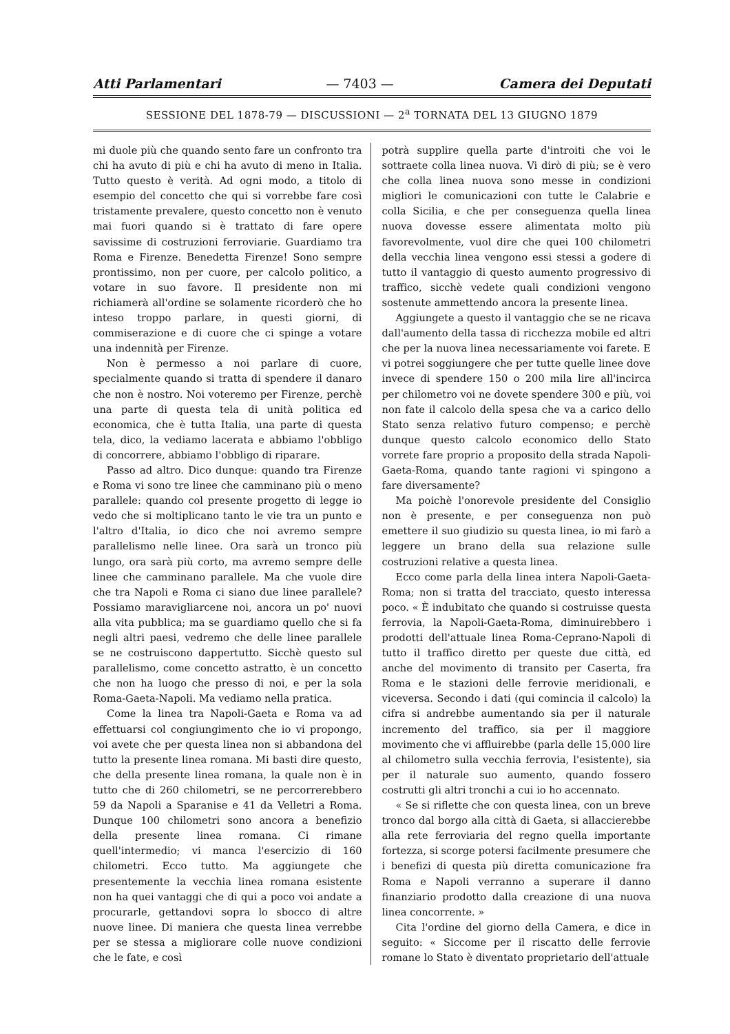Atti Parlamentari — 7403 — Camera dei Deputati
SESSIONE DEL 1878-79 — DISCUSSIONI — 2<sup>a</sup> TORNATA DEL 13 GIUGNO 1879
mi duole più che quando sento fare un confronto tra chi ha avuto di più e chi ha avuto di meno in Italia. Tutto questo è verità. Ad ogni modo, a titolo di esempio del concetto che qui si vorrebbe fare così tristamente prevalere, questo concetto non è venuto mai fuori quando si è trattato di fare opere savissime di costruzioni ferroviarie. Guardiamo tra Roma e Firenze. Benedetta Firenze! Sono sempre prontissimo, non per cuore, per calcolo politico, a votare in suo favore. Il presidente non mi richiamerà all'ordine se solamente ricorderò che ho inteso troppo parlare, in questi giorni, di commiserazione e di cuore che ci spinge a votare una indennità per Firenze.
Non è permesso a noi parlare di cuore, specialmente quando si tratta di spendere il danaro che non è nostro. Noi voteremo per Firenze, perchè una parte di questa tela di unità politica ed economica, che è tutta Italia, una parte di questa tela, dico, la vediamo lacerata e abbiamo l'obbligo di concorrere, abbiamo l'obbligo di riparare.
Passo ad altro. Dico dunque: quando tra Firenze e Roma vi sono tre linee che camminano più o meno parallele: quando col presente progetto di legge io vedo che si moltiplicano tanto le vie tra un punto e l'altro d'Italia, io dico che noi avremo sempre parallelismo nelle linee. Ora sarà un tronco più lungo, ora sarà più corto, ma avremo sempre delle linee che camminano parallele. Ma che vuole dire che tra Napoli e Roma ci siano due linee parallele? Possiamo maravigliarcene noi, ancora un po' nuovi alla vita pubblica; ma se guardiamo quello che si fa negli altri paesi, vedremo che delle linee parallele se ne costruiscono dappertutto. Sicchè questo sul parallelismo, come concetto astratto, è un concetto che non ha luogo che presso di noi, e per la sola Roma-Gaeta-Napoli. Ma vediamo nella pratica.
Come la linea tra Napoli-Gaeta e Roma va ad effettuarsi col congiungimento che io vi propongo, voi avete che per questa linea non si abbandona del tutto la presente linea romana. Mi basti dire questo, che della presente linea romana, la quale non è in tutto che di 260 chilometri, se ne percorrerebbero 59 da Napoli a Sparanise e 41 da Velletri a Roma. Dunque 100 chilometri sono ancora a benefizio della presente linea romana. Ci rimane quell'intermedio; vi manca l'esercizio di 160 chilometri. Ecco tutto. Ma aggiungete che presentemente la vecchia linea romana esistente non ha quei vantaggi che di qui a poco voi andate a procurarle, gettandovi sopra lo sbocco di altre nuove linee. Di maniera che questa linea verrebbe per se stessa a migliorare colle nuove condizioni che le fate, e così
potrà supplire quella parte d'introiti che voi le sottraete colla linea nuova. Vi dirò di più; se è vero che colla linea nuova sono messe in condizioni migliori le comunicazioni con tutte le Calabrie e colla Sicilia, e che per conseguenza quella linea nuova dovesse essere alimentata molto più favorevolmente, vuol dire che quei 100 chilometri della vecchia linea vengono essi stessi a godere di tutto il vantaggio di questo aumento progressivo di traffico, sicchè vedete quali condizioni vengono sostenute ammettendo ancora la presente linea.
Aggiungete a questo il vantaggio che se ne ricava dall'aumento della tassa di ricchezza mobile ed altri che per la nuova linea necessariamente voi farete. E vi potrei soggiungere che per tutte quelle linee dove invece di spendere 150 o 200 mila lire all'incirca per chilometro voi ne dovete spendere 300 e più, voi non fate il calcolo della spesa che va a carico dello Stato senza relativo futuro compenso; e perchè dunque questo calcolo economico dello Stato vorrete fare proprio a proposito della strada Napoli-Gaeta-Roma, quando tante ragioni vi spingono a fare diversamente?
Ma poichè l'onorevole presidente del Consiglio non è presente, e per conseguenza non può emettere il suo giudizio su questa linea, io mi farò a leggere un brano della sua relazione sulle costruzioni relative a questa linea.
Ecco come parla della linea intera Napoli-Gaeta-Roma; non si tratta del tracciato, questo interessa poco. « È indubitato che quando si costruisse questa ferrovia, la Napoli-Gaeta-Roma, diminuirebbero i prodotti dell'attuale linea Roma-Ceprano-Napoli di tutto il traffico diretto per queste due città, ed anche del movimento di transito per Caserta, fra Roma e le stazioni delle ferrovie meridionali, e viceversa. Secondo i dati (qui comincia il calcolo) la cifra si andrebbe aumentando sia per il naturale incremento del traffico, sia per il maggiore movimento che vi affluirebbe (parla delle 15,000 lire al chilometro sulla vecchia ferrovia, l'esistente), sia per il naturale suo aumento, quando fossero costrutti gli altri tronchi a cui io ho accennato.
« Se si riflette che con questa linea, con un breve tronco dal borgo alla città di Gaeta, si allaccierebbe alla rete ferroviaria del regno quella importante fortezza, si scorge potersi facilmente presumere che i benefizi di questa più diretta comunicazione fra Roma e Napoli verranno a superare il danno finanziario prodotto dalla creazione di una nuova linea concorrente. »
Cita l'ordine del giorno della Camera, e dice in seguito: « Siccome per il riscatto delle ferrovie romane lo Stato è diventato proprietario dell'attuale